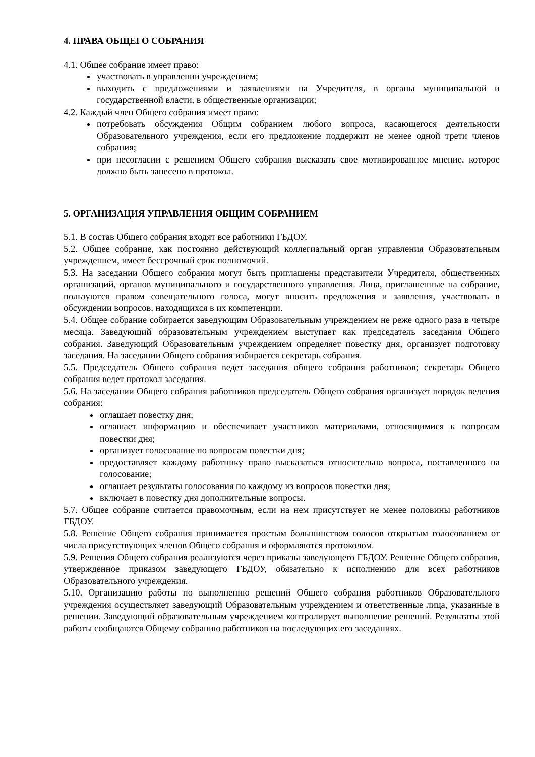4. ПРАВА ОБЩЕГО СОБРАНИЯ
4.1. Общее собрание имеет право:
участвовать в управлении учреждением;
выходить с предложениями и заявлениями на Учредителя, в органы муниципальной и государственной власти, в общественные организации;
4.2. Каждый член Общего собрания имеет право:
потребовать обсуждения Общим собранием любого вопроса, касающегося деятельности Образовательного учреждения, если его предложение поддержит не менее одной трети членов собрания;
при несогласии с решением Общего собрания высказать свое мотивированное мнение, которое должно быть занесено в протокол.
5. ОРГАНИЗАЦИЯ УПРАВЛЕНИЯ ОБЩИМ СОБРАНИЕМ
5.1. В состав Общего собрания входят все работники ГБДОУ.
5.2. Общее собрание, как постоянно действующий коллегиальный орган управления Образовательным учреждением, имеет бессрочный срок полномочий.
5.3. На заседании Общего собрания могут быть приглашены представители Учредителя, общественных организаций, органов муниципального и государственного управления. Лица, приглашенные на собрание, пользуются правом совещательного голоса, могут вносить предложения и заявления, участвовать в обсуждении вопросов, находящихся в их компетенции.
5.4. Общее собрание собирается заведующим Образовательным учреждением не реже одного раза в четыре месяца. Заведующий образовательным учреждением выступает как председатель заседания Общего собрания. Заведующий Образовательным учреждением определяет повестку дня, организует подготовку заседания. На заседании Общего собрания избирается секретарь собрания.
5.5. Председатель Общего собрания ведет заседания общего собрания работников; секретарь Общего собрания ведет протокол заседания.
5.6. На заседании Общего собрания работников председатель Общего собрания организует порядок ведения собрания:
оглашает повестку дня;
оглашает информацию и обеспечивает участников материалами, относящимися к вопросам повестки дня;
организует голосование по вопросам повестки дня;
предоставляет каждому работнику право высказаться относительно вопроса, поставленного на голосование;
оглашает результаты голосования по каждому из вопросов повестки дня;
включает в повестку дня дополнительные вопросы.
5.7. Общее собрание считается правомочным, если на нем присутствует не менее половины работников ГБДОУ.
5.8. Решение Общего собрания принимается простым большинством голосов открытым голосованием от числа присутствующих членов Общего собрания и оформляются протоколом.
5.9. Решения Общего собрания реализуются через приказы заведующего ГБДОУ. Решение Общего собрания, утвержденное приказом заведующего ГБДОУ, обязательно к исполнению для всех работников Образовательного учреждения.
5.10. Организацию работы по выполнению решений Общего собрания работников Образовательного учреждения осуществляет заведующий Образовательным учреждением и ответственные лица, указанные в решении. Заведующий образовательным учреждением контролирует выполнение решений. Результаты этой работы сообщаются Общему собранию работников на последующих его заседаниях.